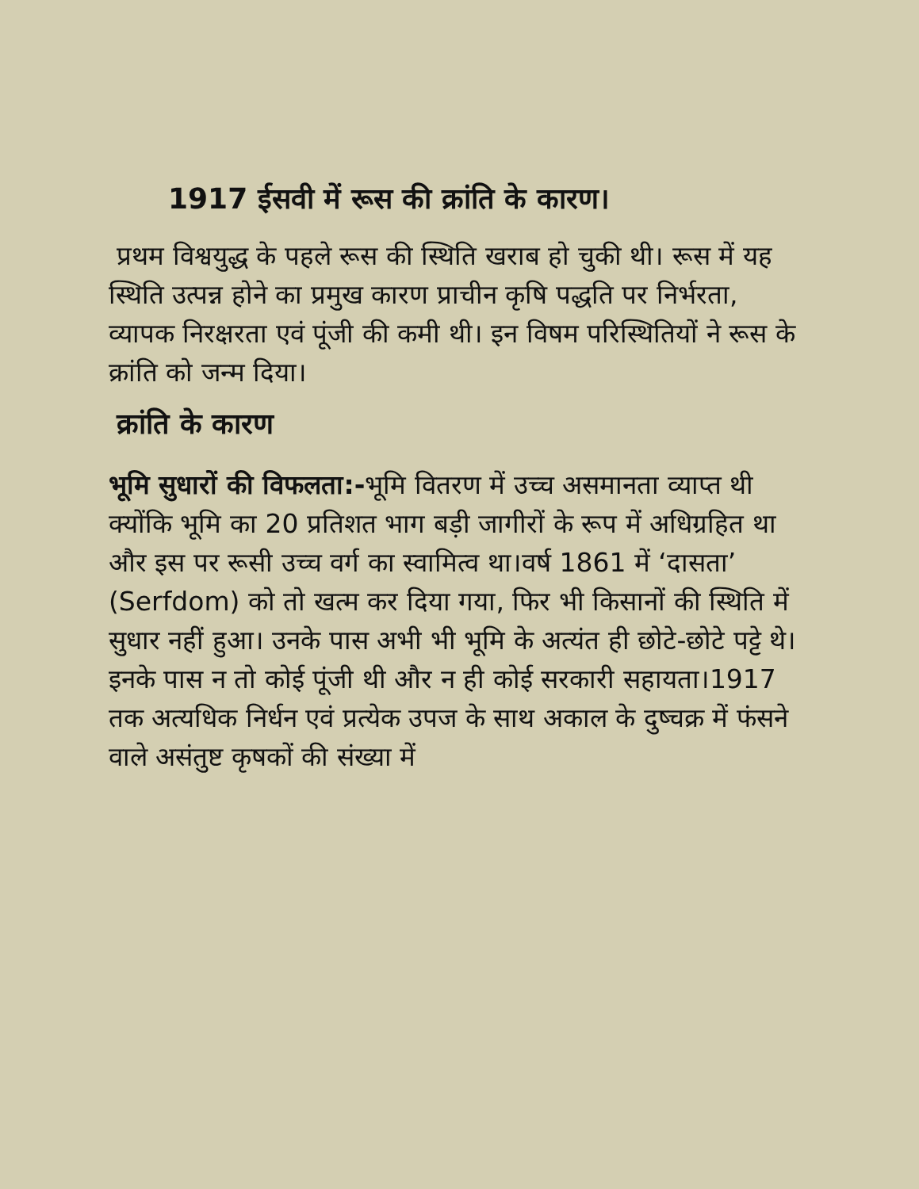1917 ईसवी में रूस की क्रांति के कारण।
प्रथम विश्वयुद्ध के पहले रूस की स्थिति खराब हो चुकी थी। रूस में यह स्थिति उत्पन्न होने का प्रमुख कारण प्राचीन कृषि पद्धति पर निर्भरता, व्यापक निरक्षरता एवं पूंजी की कमी थी। इन विषम परिस्थितियों ने रूस के क्रांति को जन्म दिया।
क्रांति के कारण
भूमि सुधारों की विफलता:-भूमि वितरण में उच्च असमानता व्याप्त थी क्योंकि भूमि का 20 प्रतिशत भाग बड़ी जागीरों के रूप में अधिग्रहित था और इस पर रूसी उच्च वर्ग का स्वामित्व था।वर्ष 1861 में ‘दासता’ (Serfdom) को तो खत्म कर दिया गया, फिर भी किसानों की स्थिति में सुधार नहीं हुआ। उनके पास अभी भी भूमि के अत्यंत ही छोटे-छोटे पट्टे थे। इनके पास न तो कोई पूंजी थी और न ही कोई सरकारी सहायता।1917 तक अत्यधिक निर्धन एवं प्रत्येक उपज के साथ अकाल के दुष्चक्र में फंसने वाले असंतुष्ट कृषकों की संख्या में